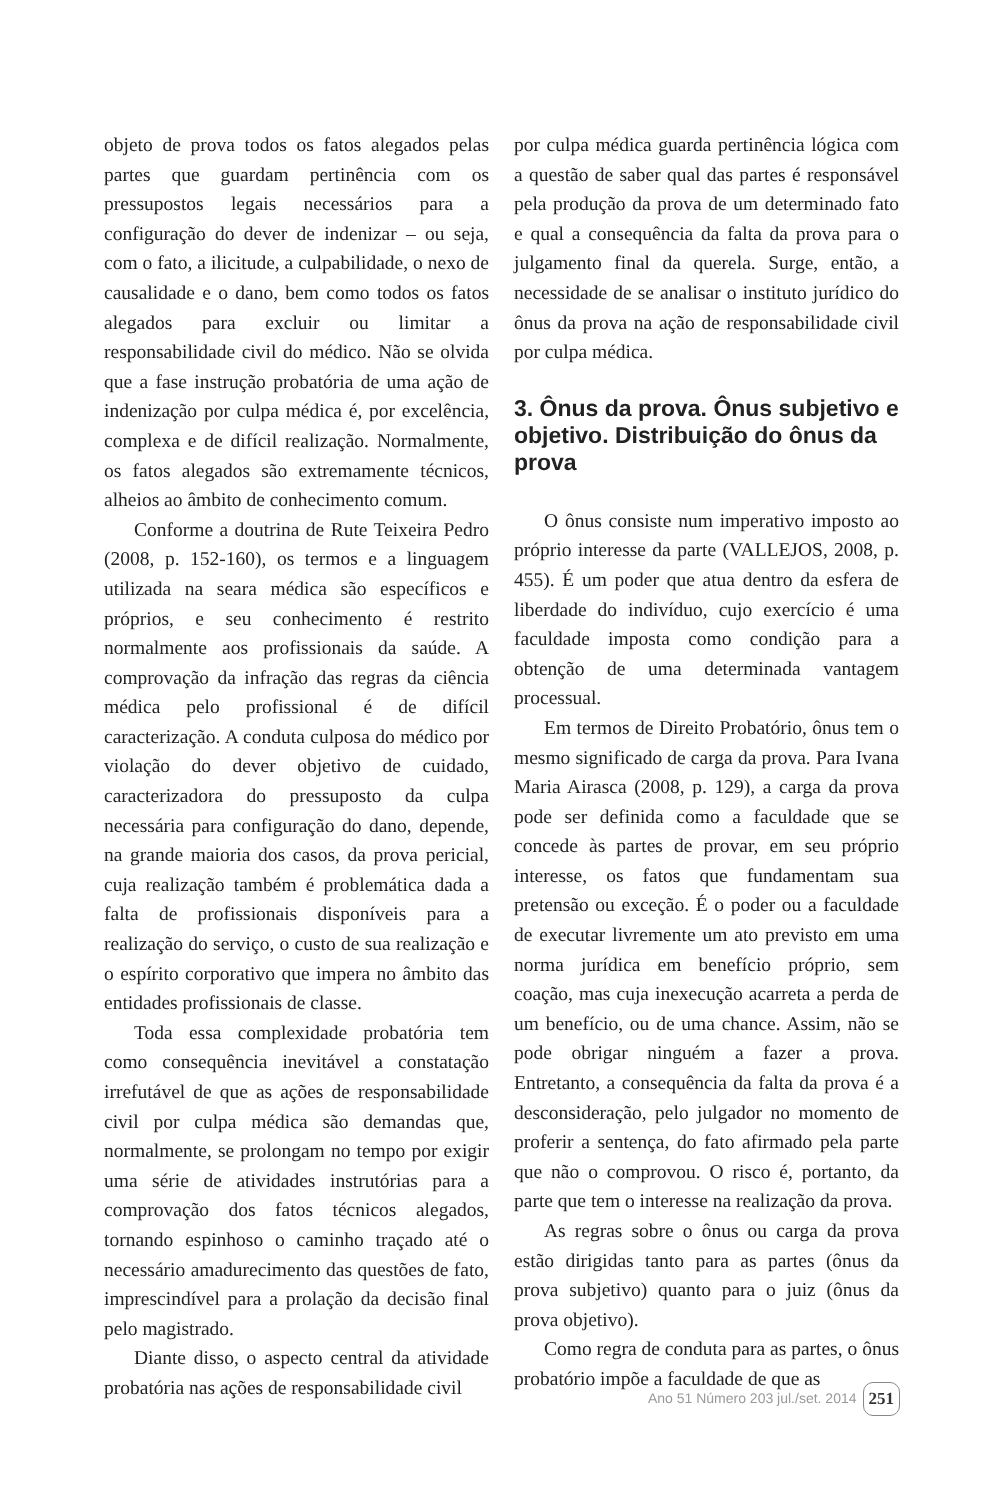objeto de prova todos os fatos alegados pelas partes que guardam pertinência com os pressupostos legais necessários para a configuração do dever de indenizar – ou seja, com o fato, a ilicitude, a culpabilidade, o nexo de causalidade e o dano, bem como todos os fatos alegados para excluir ou limitar a responsabilidade civil do médico. Não se olvida que a fase instrução probatória de uma ação de indenização por culpa médica é, por excelência, complexa e de difícil realização. Normalmente, os fatos alegados são extremamente técnicos, alheios ao âmbito de conhecimento comum.
Conforme a doutrina de Rute Teixeira Pedro (2008, p. 152-160), os termos e a linguagem utilizada na seara médica são específicos e próprios, e seu conhecimento é restrito normalmente aos profissionais da saúde. A comprovação da infração das regras da ciência médica pelo profissional é de difícil caracterização. A conduta culposa do médico por violação do dever objetivo de cuidado, caracterizadora do pressuposto da culpa necessária para configuração do dano, depende, na grande maioria dos casos, da prova pericial, cuja realização também é problemática dada a falta de profissionais disponíveis para a realização do serviço, o custo de sua realização e o espírito corporativo que impera no âmbito das entidades profissionais de classe.
Toda essa complexidade probatória tem como consequência inevitável a constatação irrefutável de que as ações de responsabilidade civil por culpa médica são demandas que, normalmente, se prolongam no tempo por exigir uma série de atividades instrutórias para a comprovação dos fatos técnicos alegados, tornando espinhoso o caminho traçado até o necessário amadurecimento das questões de fato, imprescindível para a prolação da decisão final pelo magistrado.
Diante disso, o aspecto central da atividade probatória nas ações de responsabilidade civil
por culpa médica guarda pertinência lógica com a questão de saber qual das partes é responsável pela produção da prova de um determinado fato e qual a consequência da falta da prova para o julgamento final da querela. Surge, então, a necessidade de se analisar o instituto jurídico do ônus da prova na ação de responsabilidade civil por culpa médica.
3. Ônus da prova. Ônus subjetivo e objetivo. Distribuição do ônus da prova
O ônus consiste num imperativo imposto ao próprio interesse da parte (VALLEJOS, 2008, p. 455). É um poder que atua dentro da esfera de liberdade do indivíduo, cujo exercício é uma faculdade imposta como condição para a obtenção de uma determinada vantagem processual.
Em termos de Direito Probatório, ônus tem o mesmo significado de carga da prova. Para Ivana Maria Airasca (2008, p. 129), a carga da prova pode ser definida como a faculdade que se concede às partes de provar, em seu próprio interesse, os fatos que fundamentam sua pretensão ou exceção. É o poder ou a faculdade de executar livremente um ato previsto em uma norma jurídica em benefício próprio, sem coação, mas cuja inexecução acarreta a perda de um benefício, ou de uma chance. Assim, não se pode obrigar ninguém a fazer a prova. Entretanto, a consequência da falta da prova é a desconsideração, pelo julgador no momento de proferir a sentença, do fato afirmado pela parte que não o comprovou. O risco é, portanto, da parte que tem o interesse na realização da prova.
As regras sobre o ônus ou carga da prova estão dirigidas tanto para as partes (ônus da prova subjetivo) quanto para o juiz (ônus da prova objetivo).
Como regra de conduta para as partes, o ônus probatório impõe a faculdade de que as
Ano 51 Número 203 jul./set. 2014 251